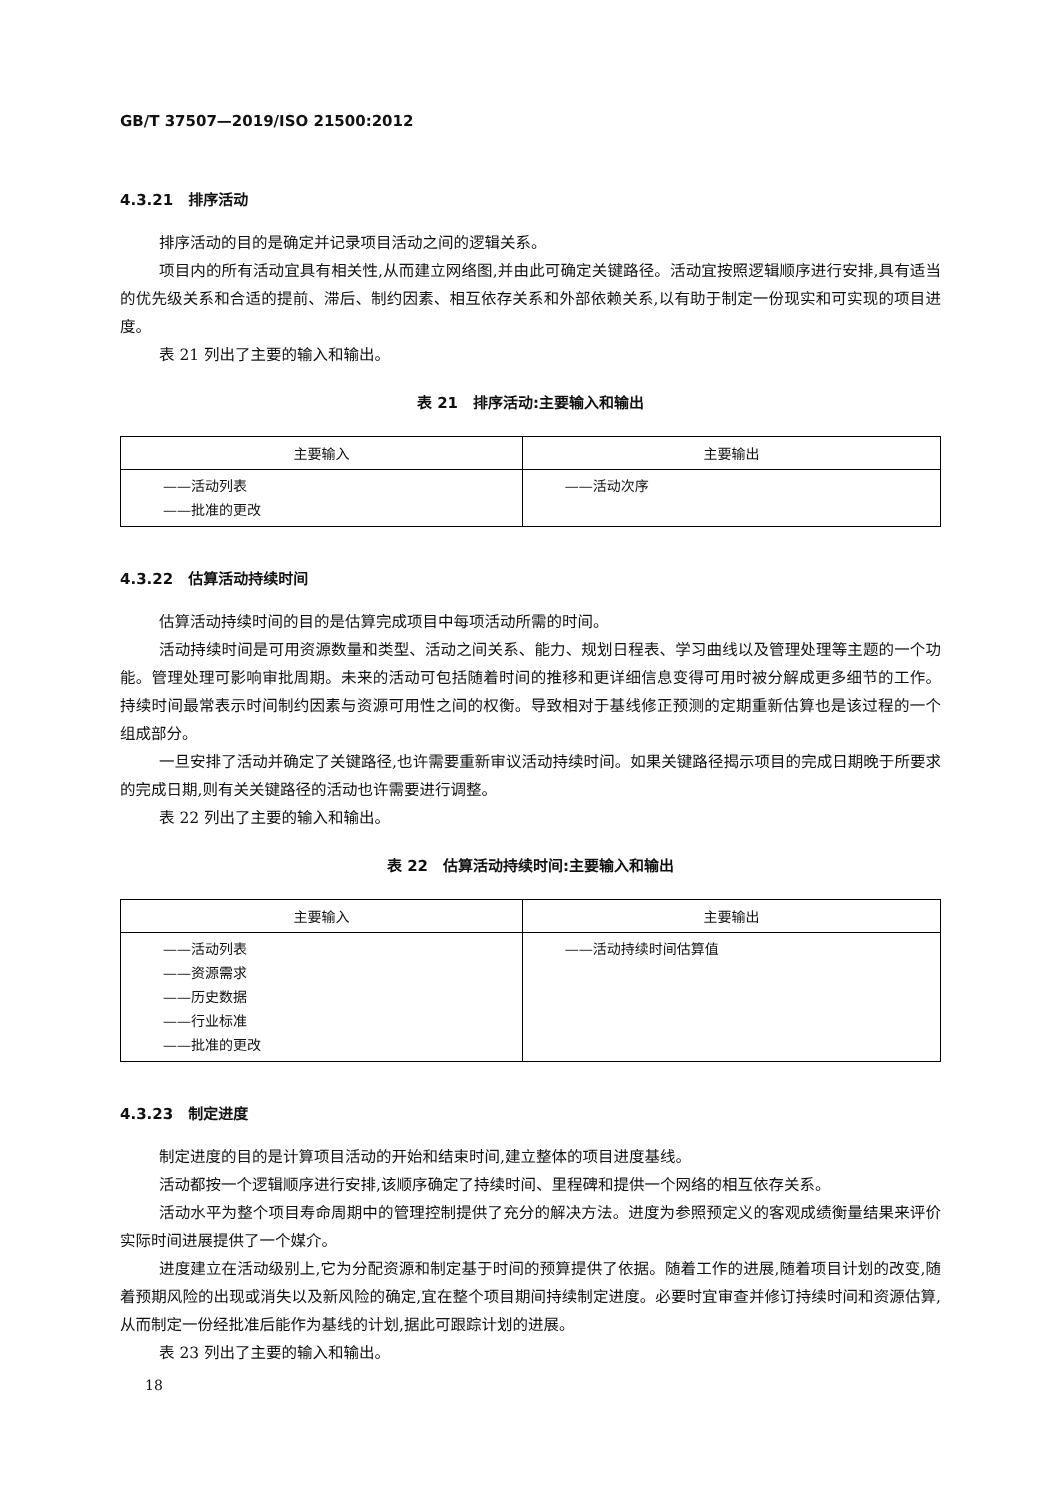GB/T 37507—2019/ISO 21500:2012
4.3.21　排序活动
排序活动的目的是确定并记录项目活动之间的逻辑关系。
项目内的所有活动宜具有相关性,从而建立网络图,并由此可确定关键路径。活动宜按照逻辑顺序进行安排,具有适当的优先级关系和合适的提前、滞后、制约因素、相互依存关系和外部依赖关系,以有助于制定一份现实和可实现的项目进度。
表 21 列出了主要的输入和输出。
表 21　排序活动:主要输入和输出
| 主要输入 | 主要输出 |
| --- | --- |
| ——活动列表 ——批准的更改 | ——活动次序 |
4.3.22　估算活动持续时间
估算活动持续时间的目的是估算完成项目中每项活动所需的时间。
活动持续时间是可用资源数量和类型、活动之间关系、能力、规划日程表、学习曲线以及管理处理等主题的一个功能。管理处理可影响审批周期。未来的活动可包括随着时间的推移和更详细信息变得可用时被分解成更多细节的工作。持续时间最常表示时间制约因素与资源可用性之间的权衡。导致相对于基线修正预测的定期重新估算也是该过程的一个组成部分。
一旦安排了活动并确定了关键路径,也许需要重新审议活动持续时间。如果关键路径揭示项目的完成日期晚于所要求的完成日期,则有关关键路径的活动也许需要进行调整。
表 22 列出了主要的输入和输出。
表 22　估算活动持续时间:主要输入和输出
| 主要输入 | 主要输出 |
| --- | --- |
| ——活动列表 ——资源需求 ——历史数据 ——行业标准 ——批准的更改 | ——活动持续时间估算值 |
4.3.23　制定进度
制定进度的目的是计算项目活动的开始和结束时间,建立整体的项目进度基线。
活动都按一个逻辑顺序进行安排,该顺序确定了持续时间、里程碑和提供一个网络的相互依存关系。
活动水平为整个项目寿命周期中的管理控制提供了充分的解决方法。进度为参照预定义的客观成绩衡量结果来评价实际时间进展提供了一个媒介。
进度建立在活动级别上,它为分配资源和制定基于时间的预算提供了依据。随着工作的进展,随着项目计划的改变,随着预期风险的出现或消失以及新风险的确定,宜在整个项目期间持续制定进度。必要时宜审查并修订持续时间和资源估算,从而制定一份经批准后能作为基线的计划,据此可跟踪计划的进展。
表 23 列出了主要的输入和输出。
18